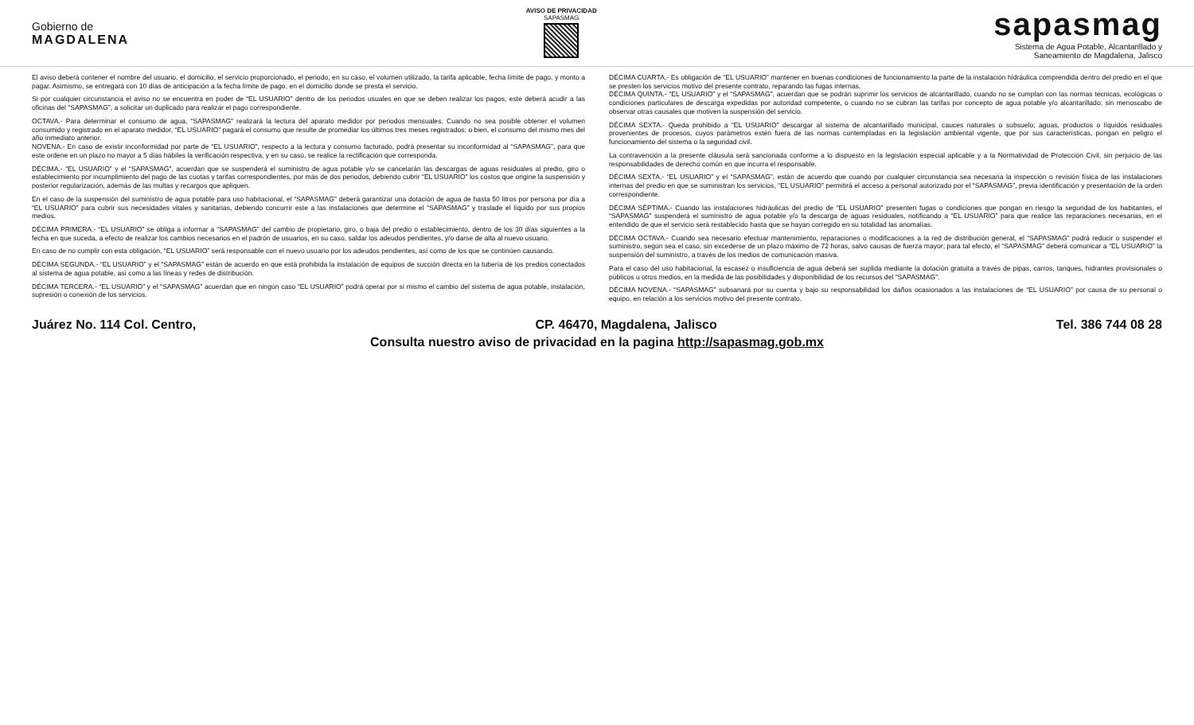Gobierno de
MAGDALENA
AVISO DE PRIVACIDAD
SAPASMAG
sapasmag
Sistema de Agua Potable, Alcantarillado y
Saneamiento de Magdalena, Jalisco
El aviso deberá contener el nombre del usuario, el domicilio, el servicio proporcionado, el periodo, en su caso, el volumen utilizado, la tarifa aplicable, fecha límite de pago, y monto a pagar. Asimismo, se entregará con 10 días de anticipación a la fecha límite de pago, en el domicilio donde se presta el servicio.
Si por cualquier circunstancia el aviso no se encuentra en poder de “EL USUARIO” dentro de los periodos usuales en que se deben realizar los pagos, este deberá acudir a las oficinas del “SAPASMAG”, a solicitar un duplicado para realizar el pago correspondiente.
OCTAVA.- Para determinar el consumo de agua, “SAPASMAG” realizará la lectura del aparato medidor por periodos mensuales. Cuando no sea posible obtener el volumen consumido y registrado en el aparato medidor, “EL USUARIO” pagará el consumo que resulte de promediar los últimos tres meses registrados; o bien, el consumo del mismo mes del año inmediato anterior.
NOVENA.- En caso de existir inconformidad por parte de “EL USUARIO”, respecto a la lectura y consumo facturado, podrá presentar su inconformidad al “SAPASMAG”, para que este ordene en un plazo no mayor a 5 días hábiles la verificación respectiva, y en su caso, se realice la rectificación que corresponda.
DÉCIMA.- “EL USUARIO” y el “SAPASMAG”, acuerdan que se suspenderá el suministro de agua potable y/o se cancelarán las descargas de aguas residuales al predio, giro o establecimiento por incumplimiento del pago de las cuotas y tarifas correspondientes, por más de dos periodos, debiendo cubrir “EL USUARIO” los costos que origine la suspensión y posterior regularización, además de las multas y recargos que apliquen.
En el caso de la suspensión del suministro de agua potable para uso habitacional, el “SAPASMAG” deberá garantizar una dotación de agua de hasta 50 litros por persona por día a “EL USUARIO” para cubrir sus necesidades vitales y sanitarias, debiendo concurrir este a las instalaciones que determine el “SAPASMAG” y traslade el líquido por sus propios medios.
DÉCIMA PRIMERA.- “EL USUARIO” se obliga a informar a “SAPASMAG” del cambio de propietario, giro, o baja del predio o establecimiento, dentro de los 30 días siguientes a la fecha en que suceda, a efecto de realizar los cambios necesarios en el padrón de usuarios, en su caso, saldar los adeudos pendientes, y/o darse de alta al nuevo usuario.
En caso de no cumplir con esta obligación, “EL USUARIO” será responsable con el nuevo usuario por los adeudos pendientes, así como de los que se continúen causando.
DÉCIMA SEGUNDA.- “EL USUARIO” y el “SAPASMAG” están de acuerdo en que está prohibida la instalación de equipos de succión directa en la tubería de los predios conectados al sistema de agua potable, así como a las líneas y redes de distribución.
DÉCIMA TERCERA.- “EL USUARIO” y el “SAPASMAG” acuerdan que en ningún caso “EL USUARIO” podrá operar por sí mismo el cambio del sistema de agua potable, instalación, supresión o conexión de los servicios.
DÉCIMA CUARTA.- Es obligación de “EL USUARIO” mantener en buenas condiciones de funcionamiento la parte de la instalación hidráulica comprendida dentro del predio en el que se presten los servicios motivo del presente contrato, reparando las fugas internas.
DÉCIMA QUINTA.- “EL USUARIO” y el “SAPASMAG”, acuerdan que se podrán suprimir los servicios de alcantarillado, cuando no se cumplan con las normas técnicas, ecológicas o condiciones particulares de descarga expedidas por autoridad competente, o cuando no se cubran las tarifas por concepto de agua potable y/o alcantarillado; sin menoscabo de observar otras causales que motiven la suspensión del servicio.
DÉCIMA SEXTA.- Queda prohibido a “EL USUARIO” descargar al sistema de alcantarillado municipal, cauces naturales o subsuelo; aguas, productos o líquidos residuales provenientes de procesos, cuyos parámetros estén fuera de las normas contempladas en la legislación ambiental vigente, que por sus características, pongan en peligro el funcionamiento del sistema o la seguridad civil.
La contravención a la presente cláusula será sancionada conforme a lo dispuesto en la legislación especial aplicable y a la Normatividad de Protección Civil, sin perjuicio de las responsabilidades de derecho común en que incurra el responsable.
DÉCIMA SEXTA.- “EL USUARIO” y el “SAPASMAG”, están de acuerdo que cuando por cualquier circunstancia sea necesaria la inspección o revisión física de las instalaciones internas del predio en que se suministran los servicios, “EL USUARIO” permitirá el acceso a personal autorizado por el “SAPASMAG”, previa identificación y presentación de la orden correspondiente.
DÉCIMA SÉPTIMA.- Cuando las instalaciones hidráulicas del predio de “EL USUARIO” presenten fugas o condiciones que pongan en riesgo la seguridad de los habitantes, el “SAPASMAG” suspenderá el suministro de agua potable y/o la descarga de aguas residuales, notificando a “EL USUARIO” para que realice las reparaciones necesarias, en el entendido de que el servicio será restablecido hasta que se hayan corregido en su totalidad las anomalías.
DÉCIMA OCTAVA.- Cuando sea necesario efectuar mantenimiento, reparaciones o modificaciones a la red de distribución general, el “SAPASMAG” podrá reducir o suspender el suministro, según sea el caso, sin excederse de un plazo máximo de 72 horas, salvo causas de fuerza mayor; para tal efecto, el “SAPASMAG” deberá comunicar a “EL USUARIO” la suspensión del suministro, a través de los medios de comunicación masiva.
Para el caso del uso habitacional, la escasez o insuficiencia de agua deberá ser suplida mediante la dotación gratuita a través de pipas, carros, tanques, hidrantes provisionales o públicos u otros medios, en la medida de las posibilidades y disponibilidad de los recursos del “SAPASMAG”.
DÉCIMA NOVENA.- “SAPASMAG” subsanará por su cuenta y bajo su responsabilidad los daños ocasionados a las instalaciones de “EL USUARIO” por causa de su personal o equipo, en relación a los servicios motivo del presente contrato.
Juárez No. 114 Col. Centro, CP. 46470, Magdalena, Jalisco Tel. 386 744 08 28
Consulta nuestro aviso de privacidad en la pagina http://sapasmag.gob.mx